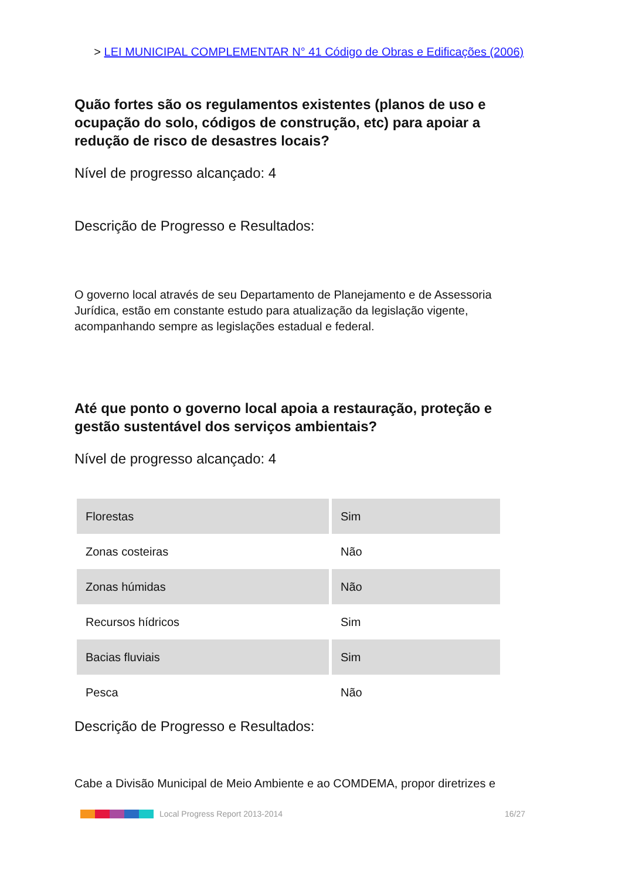> LEI MUNICIPAL COMPLEMENTAR N° 41 Código de Obras e Edificações (2006)
Quão fortes são os regulamentos existentes (planos de uso e ocupação do solo, códigos de construção, etc) para apoiar a redução de risco de desastres locais?
Nível de progresso alcançado: 4
Descrição de Progresso e Resultados:
O governo local através de seu Departamento de Planejamento e de Assessoria Jurídica, estão em constante estudo para atualização da legislação vigente, acompanhando sempre as legislações estadual e federal.
Até que ponto o governo local apoia a restauração, proteção e gestão sustentável dos serviços ambientais?
Nível de progresso alcançado: 4
| Florestas | Sim |
| Zonas costeiras | Não |
| Zonas húmidas | Não |
| Recursos hídricos | Sim |
| Bacias fluviais | Sim |
| Pesca | Não |
Descrição de Progresso e Resultados:
Cabe a Divisão Municipal de Meio Ambiente e ao COMDEMA, propor diretrizes e
Local Progress Report 2013-2014 16/27